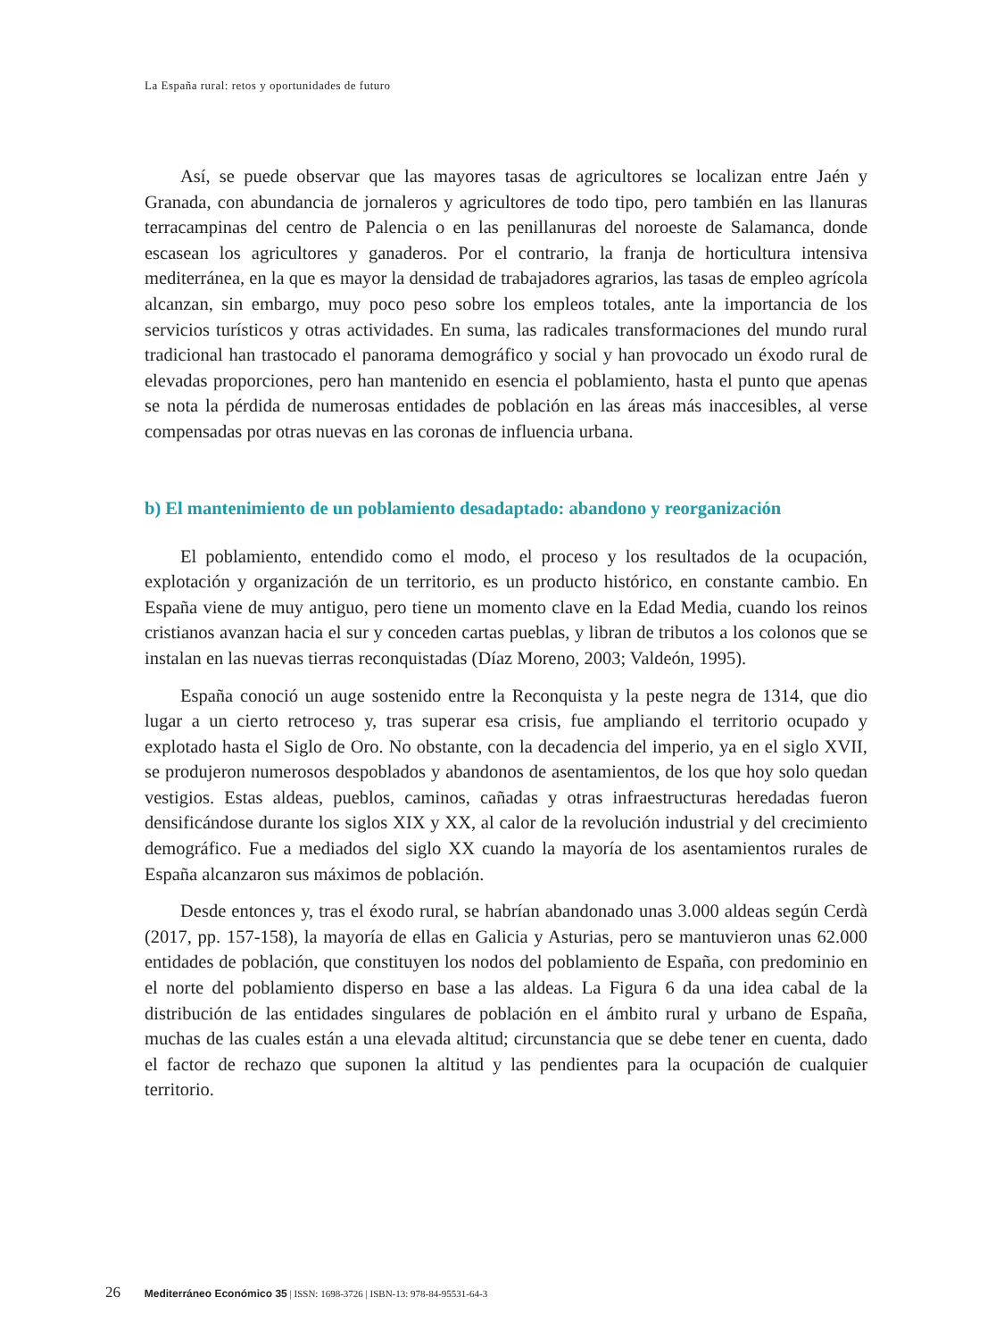La España rural: retos y oportunidades de futuro
Así, se puede observar que las mayores tasas de agricultores se localizan entre Jaén y Granada, con abundancia de jornaleros y agricultores de todo tipo, pero también en las llanuras terracampinas del centro de Palencia o en las penillanuras del noroeste de Salamanca, donde escasean los agricultores y ganaderos. Por el contrario, la franja de horticultura intensiva mediterránea, en la que es mayor la densidad de trabajadores agrarios, las tasas de empleo agrícola alcanzan, sin embargo, muy poco peso sobre los empleos totales, ante la importancia de los servicios turísticos y otras actividades. En suma, las radicales transformaciones del mundo rural tradicional han trastocado el panorama demográfico y social y han provocado un éxodo rural de elevadas proporciones, pero han mantenido en esencia el poblamiento, hasta el punto que apenas se nota la pérdida de numerosas entidades de población en las áreas más inaccesibles, al verse compensadas por otras nuevas en las coronas de influencia urbana.
b) El mantenimiento de un poblamiento desadaptado: abandono y reorganización
El poblamiento, entendido como el modo, el proceso y los resultados de la ocupación, explotación y organización de un territorio, es un producto histórico, en constante cambio. En España viene de muy antiguo, pero tiene un momento clave en la Edad Media, cuando los reinos cristianos avanzan hacia el sur y conceden cartas pueblas, y libran de tributos a los colonos que se instalan en las nuevas tierras reconquistadas (Díaz Moreno, 2003; Valdeón, 1995).
España conoció un auge sostenido entre la Reconquista y la peste negra de 1314, que dio lugar a un cierto retroceso y, tras superar esa crisis, fue ampliando el territorio ocupado y explotado hasta el Siglo de Oro. No obstante, con la decadencia del imperio, ya en el siglo XVII, se produjeron numerosos despoblados y abandonos de asentamientos, de los que hoy solo quedan vestigios. Estas aldeas, pueblos, caminos, cañadas y otras infraestructuras heredadas fueron densificándose durante los siglos XIX y XX, al calor de la revolución industrial y del crecimiento demográfico. Fue a mediados del siglo XX cuando la mayoría de los asentamientos rurales de España alcanzaron sus máximos de población.
Desde entonces y, tras el éxodo rural, se habrían abandonado unas 3.000 aldeas según Cerdà (2017, pp. 157-158), la mayoría de ellas en Galicia y Asturias, pero se mantuvieron unas 62.000 entidades de población, que constituyen los nodos del poblamiento de España, con predominio en el norte del poblamiento disperso en base a las aldeas. La Figura 6 da una idea cabal de la distribución de las entidades singulares de población en el ámbito rural y urbano de España, muchas de las cuales están a una elevada altitud; circunstancia que se debe tener en cuenta, dado el factor de rechazo que suponen la altitud y las pendientes para la ocupación de cualquier territorio.
26 Mediterráneo Económico 35 | ISSN: 1698-3726 | ISBN-13: 978-84-95531-64-3